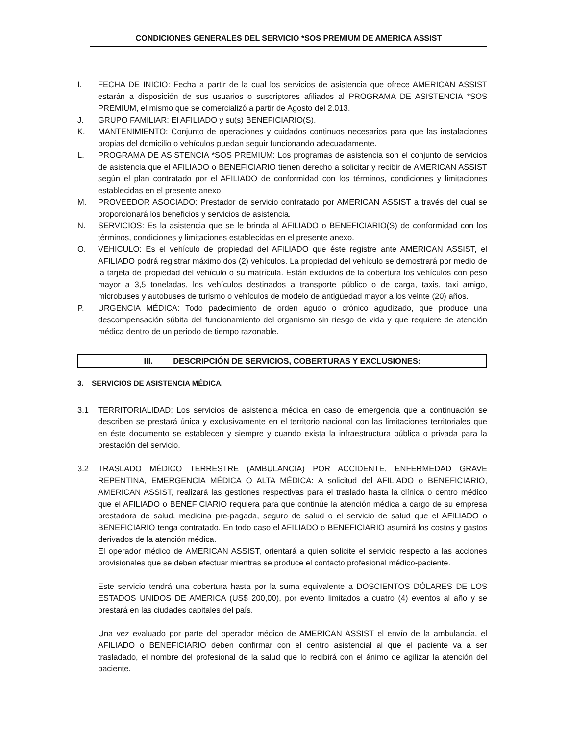CONDICIONES GENERALES DEL SERVICIO *SOS PREMIUM DE AMERICA ASSIST
I. FECHA DE INICIO: Fecha a partir de la cual los servicios de asistencia que ofrece AMERICAN ASSIST estarán a disposición de sus usuarios o suscriptores afiliados al PROGRAMA DE ASISTENCIA *SOS PREMIUM, el mismo que se comercializó a partir de Agosto del 2.013.
J. GRUPO FAMILIAR: El AFILIADO y su(s) BENEFICIARIO(S).
K. MANTENIMIENTO: Conjunto de operaciones y cuidados continuos necesarios para que las instalaciones propias del domicilio o vehículos puedan seguir funcionando adecuadamente.
L. PROGRAMA DE ASISTENCIA *SOS PREMIUM: Los programas de asistencia son el conjunto de servicios de asistencia que el AFILIADO o BENEFICIARIO tienen derecho a solicitar y recibir de AMERICAN ASSIST según el plan contratado por el AFILIADO de conformidad con los términos, condiciones y limitaciones establecidas en el presente anexo.
M. PROVEEDOR ASOCIADO: Prestador de servicio contratado por AMERICAN ASSIST a través del cual se proporcionará los beneficios y servicios de asistencia.
N. SERVICIOS: Es la asistencia que se le brinda al AFILIADO o BENEFICIARIO(S) de conformidad con los términos, condiciones y limitaciones establecidas en el presente anexo.
O. VEHICULO: Es el vehículo de propiedad del AFILIADO que éste registre ante AMERICAN ASSIST, el AFILIADO podrá registrar máximo dos (2) vehículos. La propiedad del vehículo se demostrará por medio de la tarjeta de propiedad del vehículo o su matrícula. Están excluidos de la cobertura los vehículos con peso mayor a 3,5 toneladas, los vehículos destinados a transporte público o de carga, taxis, taxi amigo, microbuses y autobuses de turismo o vehículos de modelo de antigüedad mayor a los veinte (20) años.
P. URGENCIA MÉDICA: Todo padecimiento de orden agudo o crónico agudizado, que produce una descompensación súbita del funcionamiento del organismo sin riesgo de vida y que requiere de atención médica dentro de un periodo de tiempo razonable.
III. DESCRIPCIÓN DE SERVICIOS, COBERTURAS Y EXCLUSIONES:
3. SERVICIOS DE ASISTENCIA MÉDICA.
3.1 TERRITORIALIDAD: Los servicios de asistencia médica en caso de emergencia que a continuación se describen se prestará única y exclusivamente en el territorio nacional con las limitaciones territoriales que en éste documento se establecen y siempre y cuando exista la infraestructura pública o privada para la prestación del servicio.
3.2 TRASLADO MÉDICO TERRESTRE (AMBULANCIA) POR ACCIDENTE, ENFERMEDAD GRAVE REPENTINA, EMERGENCIA MÉDICA O ALTA MÉDICA: A solicitud del AFILIADO o BENEFICIARIO, AMERICAN ASSIST, realizará las gestiones respectivas para el traslado hasta la clínica o centro médico que el AFILIADO o BENEFICIARIO requiera para que continúe la atención médica a cargo de su empresa prestadora de salud, medicina pre-pagada, seguro de salud o el servicio de salud que el AFILIADO o BENEFICIARIO tenga contratado. En todo caso el AFILIADO o BENEFICIARIO asumirá los costos y gastos derivados de la atención médica.
El operador médico de AMERICAN ASSIST, orientará a quien solicite el servicio respecto a las acciones provisionales que se deben efectuar mientras se produce el contacto profesional médico-paciente.
Este servicio tendrá una cobertura hasta por la suma equivalente a DOSCIENTOS DÓLARES DE LOS ESTADOS UNIDOS DE AMERICA (US$ 200,00), por evento limitados a cuatro (4) eventos al año y se prestará en las ciudades capitales del país.
Una vez evaluado por parte del operador médico de AMERICAN ASSIST el envío de la ambulancia, el AFILIADO o BENEFICIARIO deben confirmar con el centro asistencial al que el paciente va a ser trasladado, el nombre del profesional de la salud que lo recibirá con el ánimo de agilizar la atención del paciente.